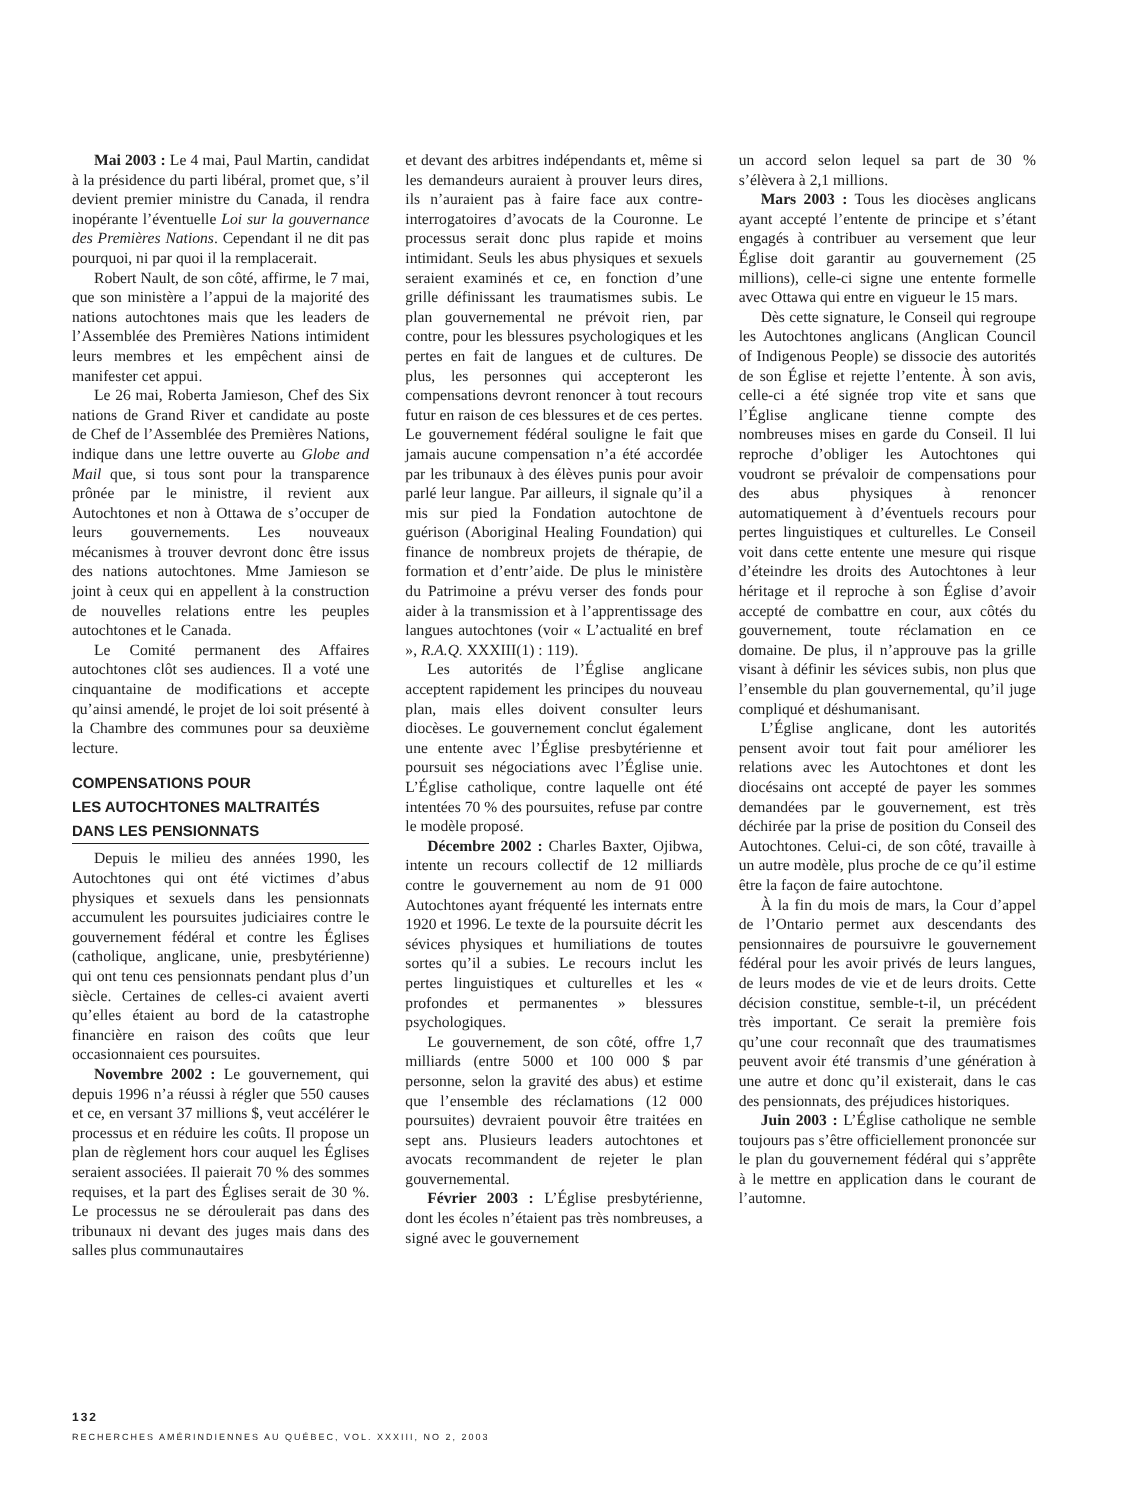Mai 2003 : Le 4 mai, Paul Martin, candidat à la présidence du parti libéral, promet que, s’il devient premier ministre du Canada, il rendra inopérante l’éventuelle Loi sur la gouvernance des Premières Nations. Cependant il ne dit pas pourquoi, ni par quoi il la remplacerait.
Robert Nault, de son côté, affirme, le 7 mai, que son ministère a l’appui de la majorité des nations autochtones mais que les leaders de l’Assemblée des Premières Nations intimident leurs membres et les empêchent ainsi de manifester cet appui.
Le 26 mai, Roberta Jamieson, Chef des Six nations de Grand River et candidate au poste de Chef de l’Assemblée des Premières Nations, indique dans une lettre ouverte au Globe and Mail que, si tous sont pour la transparence prônée par le ministre, il revient aux Autochtones et non à Ottawa de s’occuper de leurs gouvernements. Les nouveaux mécanismes à trouver devront donc être issus des nations autochtones. Mme Jamieson se joint à ceux qui en appellent à la construction de nouvelles relations entre les peuples autochtones et le Canada.
Le Comité permanent des Affaires autochtones clôt ses audiences. Il a voté une cinquantaine de modifications et accepte qu’ainsi amendé, le projet de loi soit présenté à la Chambre des communes pour sa deuxième lecture.
COMPENSATIONS POUR
LES AUTOCHTONES MALTRAITÉS
DANS LES PENSIONNATS
Depuis le milieu des années 1990, les Autochtones qui ont été victimes d’abus physiques et sexuels dans les pensionnats accumulent les poursuites judiciaires contre le gouvernement fédéral et contre les Églises (catholique, anglicane, unie, presbytérienne) qui ont tenu ces pensionnats pendant plus d’un siècle. Certaines de celles-ci avaient averti qu’elles étaient au bord de la catastrophe financière en raison des coûts que leur occasionnaient ces poursuites.
Novembre 2002 : Le gouvernement, qui depuis 1996 n’a réussi à régler que 550 causes et ce, en versant 37 millions $, veut accélérer le processus et en réduire les coûts. Il propose un plan de règlement hors cour auquel les Églises seraient associées. Il paierait 70 % des sommes requises, et la part des Églises serait de 30 %. Le processus ne se déroulerait pas dans des tribunaux ni devant des juges mais dans des salles plus communautaires
et devant des arbitres indépendants et, même si les demandeurs auraient à prouver leurs dires, ils n’auraient pas à faire face aux contre-interrogatoires d’avocats de la Couronne. Le processus serait donc plus rapide et moins intimidant. Seuls les abus physiques et sexuels seraient examinés et ce, en fonction d’une grille définissant les traumatismes subis. Le plan gouvernemental ne prévoit rien, par contre, pour les blessures psychologiques et les pertes en fait de langues et de cultures. De plus, les personnes qui accepteront les compensations devront renoncer à tout recours futur en raison de ces blessures et de ces pertes. Le gouvernement fédéral souligne le fait que jamais aucune compensation n’a été accordée par les tribunaux à des élèves punis pour avoir parlé leur langue. Par ailleurs, il signale qu’il a mis sur pied la Fondation autochtone de guérison (Aboriginal Healing Foundation) qui finance de nombreux projets de thérapie, de formation et d’entr’aide. De plus le ministère du Patrimoine a prévu verser des fonds pour aider à la transmission et à l’apprentissage des langues autochtones (voir « L’actualité en bref », R.A.Q. XXXIII(1) : 119).
Les autorités de l’Église anglicane acceptent rapidement les principes du nouveau plan, mais elles doivent consulter leurs diocèses. Le gouvernement conclut également une entente avec l’Église presbytérienne et poursuit ses négociations avec l’Église unie. L’Église catholique, contre laquelle ont été intentées 70 % des poursuites, refuse par contre le modèle proposé.
Décembre 2002 : Charles Baxter, Ojibwa, intente un recours collectif de 12 milliards contre le gouvernement au nom de 91 000 Autochtones ayant fréquenté les internats entre 1920 et 1996. Le texte de la poursuite décrit les sévices physiques et humiliations de toutes sortes qu’il a subies. Le recours inclut les pertes linguistiques et culturelles et les « profondes et permanentes » blessures psychologiques.
Le gouvernement, de son côté, offre 1,7 milliards (entre 5000 et 100 000 $ par personne, selon la gravité des abus) et estime que l’ensemble des réclamations (12 000 poursuites) devraient pouvoir être traitées en sept ans. Plusieurs leaders autochtones et avocats recommandent de rejeter le plan gouvernemental.
Février 2003 : L’Église presbytérienne, dont les écoles n’étaient pas très nombreuses, a signé avec le gouvernement
un accord selon lequel sa part de 30 % s’élèvera à 2,1 millions.
Mars 2003 : Tous les diocèses anglicans ayant accepté l’entente de principe et s’étant engagés à contribuer au versement que leur Église doit garantir au gouvernement (25 millions), celle-ci signe une entente formelle avec Ottawa qui entre en vigueur le 15 mars.
Dès cette signature, le Conseil qui regroupe les Autochtones anglicans (Anglican Council of Indigenous People) se dissocie des autorités de son Église et rejette l’entente. À son avis, celle-ci a été signée trop vite et sans que l’Église anglicane tienne compte des nombreuses mises en garde du Conseil. Il lui reproche d’obliger les Autochtones qui voudront se prévaloir de compensations pour des abus physiques à renoncer automatiquement à d’éventuels recours pour pertes linguistiques et culturelles. Le Conseil voit dans cette entente une mesure qui risque d’éteindre les droits des Autochtones à leur héritage et il reproche à son Église d’avoir accepté de combattre en cour, aux côtés du gouvernement, toute réclamation en ce domaine. De plus, il n’approuve pas la grille visant à définir les sévices subis, non plus que l’ensemble du plan gouvernemental, qu’il juge compliqué et déshumanisant.
L’Église anglicane, dont les autorités pensent avoir tout fait pour améliorer les relations avec les Autochtones et dont les diocésains ont accepté de payer les sommes demandées par le gouvernement, est très déchirée par la prise de position du Conseil des Autochtones. Celui-ci, de son côté, travaille à un autre modèle, plus proche de ce qu’il estime être la façon de faire autochtone.
À la fin du mois de mars, la Cour d’appel de l’Ontario permet aux descendants des pensionnaires de poursuivre le gouvernement fédéral pour les avoir privés de leurs langues, de leurs modes de vie et de leurs droits. Cette décision constitue, semble-t-il, un précédent très important. Ce serait la première fois qu’une cour reconnaît que des traumatismes peuvent avoir été transmis d’une génération à une autre et donc qu’il existerait, dans le cas des pensionnats, des préjudices historiques.
Juin 2003 : L’Église catholique ne semble toujours pas s’être officiellement prononcée sur le plan du gouvernement fédéral qui s’apprête à le mettre en application dans le courant de l’automne.
132
RECHERCHES AMÉRINDIENNES AU QUÉBEC, VOL. XXXIII, NO 2, 2003